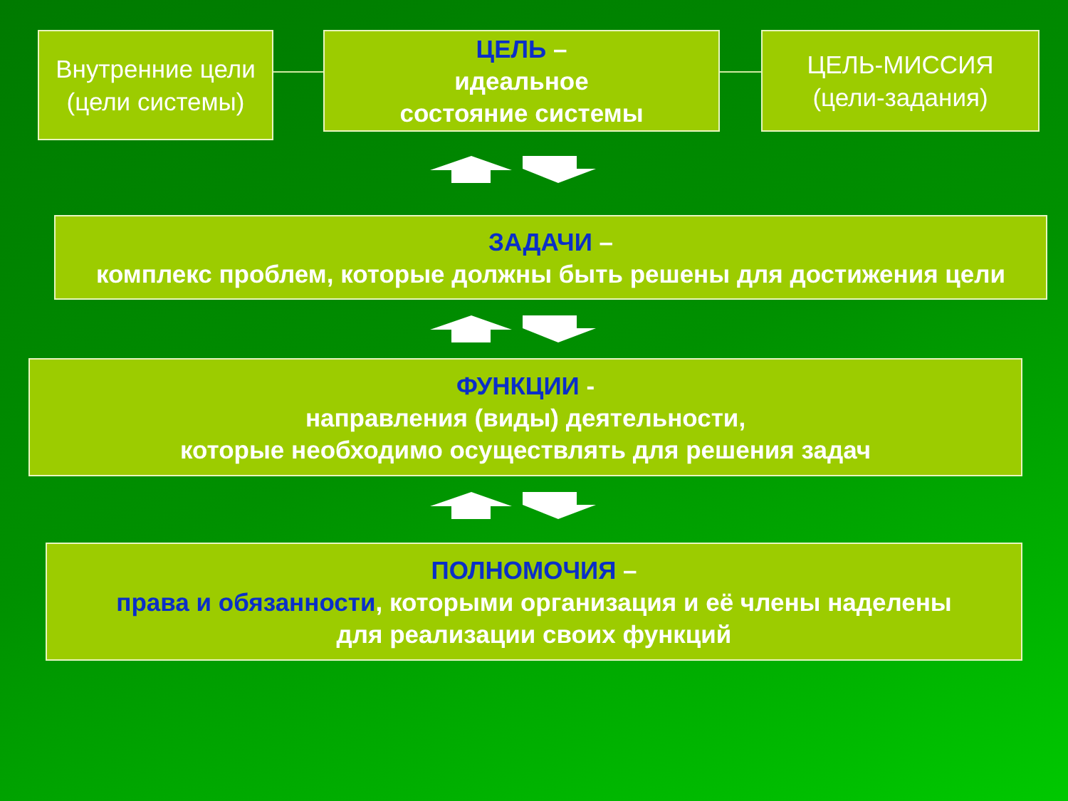Внутренние цели
(цели системы)
ЦЕЛЬ –
идеальное
состояние системы
ЦЕЛЬ-МИССИЯ
(цели-задания)
ЗАДАЧИ –
комплекс проблем, которые должны быть решены для достижения цели
ФУНКЦИИ -
направления (виды) деятельности,
которые необходимо осуществлять для решения задач
ПОЛНОМОЧИЯ –
права и обязанности, которыми организация и её члены наделены
для реализации своих функций